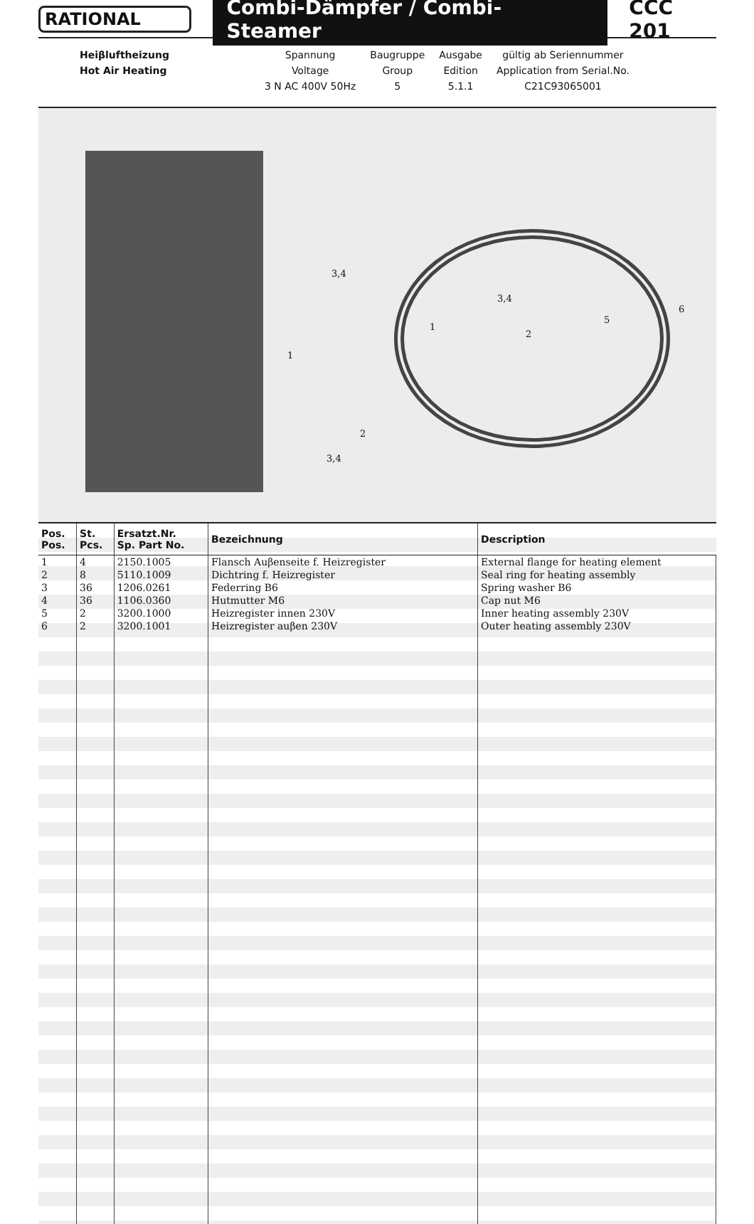RATIONAL
Combi-Dämpfer / Combi-Steamer
CCC 201
| Heiβluftheizung | Spannung | Baugruppe | Ausgabe | gültig ab Seriennummer |
| Hot Air Heating | Voltage | Group | Edition | Application from Serial.No. |
| | 3 N AC 400V 50Hz | 5 | 5.1.1 | C21C93065001 |
3,4
3,4
1
1
2
5
6
2
3,4
| Pos. Pos. | St. Pcs. | Ersatzt.Nr. Sp. Part No. | Bezeichnung | Description |
| --- | --- | --- | --- | --- |
| 1 | 4 | 2150.1005 | Flansch Auβenseite f. Heizregister | External flange for heating element |
| 2 | 8 | 5110.1009 | Dichtring f. Heizregister | Seal ring for heating assembly |
| 3 | 36 | 1206.0261 | Federring B6 | Spring washer B6 |
| 4 | 36 | 1106.0360 | Hutmutter M6 | Cap nut M6 |
| 5 | 2 | 3200.1000 | Heizregister innen 230V | Inner heating assembly 230V |
| 6 | 2 | 3200.1001 | Heizregister auβen 230V | Outer heating assembly 230V |